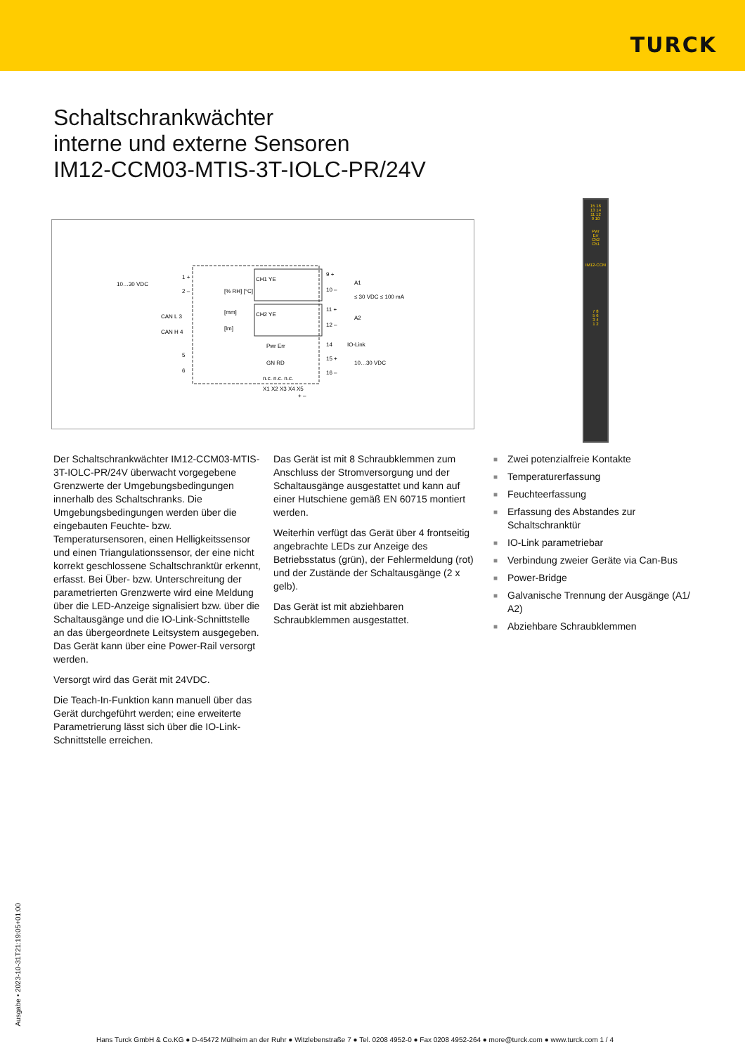TURCK
Schaltschrankwächter
interne und externe Sensoren
IM12-CCM03-MTIS-3T-IOLC-PR/24V
10…30 VDC
1 +
2 –
CAN L 3
CAN H 4
5
6
[% RH] [°C]
[mm]
[lm]
CH1 YE
CH2 YE
9 +
10 –
11 +
12 –
A1
A2
≤ 30 VDC ≤ 100 mA
14
IO-Link
15 +
16 –
10…30 VDC
Pwr Err
GN RD
n.c. n.c. n.c.
X1 X2 X3 X4 X5
+ –
15 16
13 14
11 12
9 10
Pwr
Err
Ch2
Ch1
IM12-CCM
7 8
5 6
3 4
1 2
Der Schaltschrankwächter IM12-CCM03-MTIS-3T-IOLC-PR/24V überwacht vorgegebene Grenzwerte der Umgebungsbedingungen innerhalb des Schaltschranks. Die Umgebungsbedingungen werden über die eingebauten Feuchte- bzw. Temperatursensoren, einen Helligkeitssensor und einen Triangulationssensor, der eine nicht korrekt geschlossene Schaltschranktür erkennt, erfasst. Bei Über- bzw. Unterschreitung der parametrierten Grenzwerte wird eine Meldung über die LED-Anzeige signalisiert bzw. über die Schaltausgänge und die IO-Link-Schnittstelle an das übergeordnete Leitsystem ausgegeben. Das Gerät kann über eine Power-Rail versorgt werden.
Versorgt wird das Gerät mit 24VDC.
Die Teach-In-Funktion kann manuell über das Gerät durchgeführt werden; eine erweiterte Parametrierung lässt sich über die IO-Link-Schnittstelle erreichen.
Das Gerät ist mit 8 Schraubklemmen zum Anschluss der Stromversorgung und der Schaltausgänge ausgestattet und kann auf einer Hutschiene gemäß EN 60715 montiert werden.
Weiterhin verfügt das Gerät über 4 frontseitig angebrachte LEDs zur Anzeige des Betriebsstatus (grün), der Fehlermeldung (rot) und der Zustände der Schaltausgänge (2 x gelb).
Das Gerät ist mit abziehbaren Schraubklemmen ausgestattet.
■ Zwei potenzialfreie Kontakte
■ Temperaturerfassung
■ Feuchteerfassung
■ Erfassung des Abstandes zur Schaltschranktür
■ IO-Link parametriebar
■ Verbindung zweier Geräte via Can-Bus
■ Power-Bridge
■ Galvanische Trennung der Ausgänge (A1/ A2)
■ Abziehbare Schraubklemmen
Ausgabe • 2023-10-31T21:19:05+01:00
Hans Turck GmbH & Co.KG ● D-45472 Mülheim an der Ruhr ● Witzlebenstraße 7 ● Tel. 0208 4952-0 ● Fax 0208 4952-264 ● more@turck.com ● www.turck.com 1 / 4